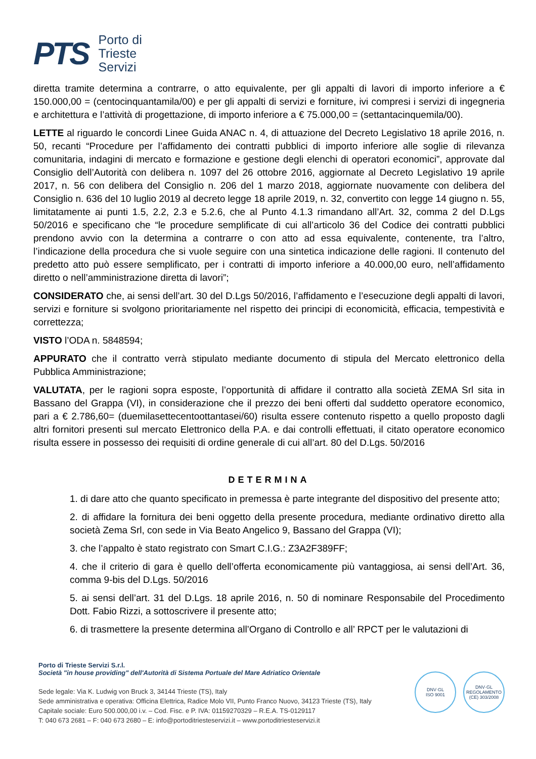PTS
Porto di
Trieste
Servizi
diretta tramite determina a contrarre, o atto equivalente, per gli appalti di lavori di importo inferiore a € 150.000,00 = (centocinquantamila/00) e per gli appalti di servizi e forniture, ivi compresi i servizi di ingegneria e architettura e l’attività di progettazione, di importo inferiore a € 75.000,00 = (settantacinquemila/00).
LETTE al riguardo le concordi Linee Guida ANAC n. 4, di attuazione del Decreto Legislativo 18 aprile 2016, n. 50, recanti “Procedure per l’affidamento dei contratti pubblici di importo inferiore alle soglie di rilevanza comunitaria, indagini di mercato e formazione e gestione degli elenchi di operatori economici”, approvate dal Consiglio dell’Autorità con delibera n. 1097 del 26 ottobre 2016, aggiornate al Decreto Legislativo 19 aprile 2017, n. 56 con delibera del Consiglio n. 206 del 1 marzo 2018, aggiornate nuovamente con delibera del Consiglio n. 636 del 10 luglio 2019 al decreto legge 18 aprile 2019, n. 32, convertito con legge 14 giugno n. 55, limitatamente ai punti 1.5, 2.2, 2.3 e 5.2.6, che al Punto 4.1.3 rimandano all’Art. 32, comma 2 del D.Lgs 50/2016 e specificano che “le procedure semplificate di cui all’articolo 36 del Codice dei contratti pubblici prendono avvio con la determina a contrarre o con atto ad essa equivalente, contenente, tra l’altro, l’indicazione della procedura che si vuole seguire con una sintetica indicazione delle ragioni. Il contenuto del predetto atto può essere semplificato, per i contratti di importo inferiore a 40.000,00 euro, nell’affidamento diretto o nell’amministrazione diretta di lavori”;
CONSIDERATO che, ai sensi dell’art. 30 del D.Lgs 50/2016, l’affidamento e l’esecuzione degli appalti di lavori, servizi e forniture si svolgono prioritariamente nel rispetto dei principi di economicità, efficacia, tempestività e correttezza;
VISTO l’ODA n. 5848594;
APPURATO che il contratto verrà stipulato mediante documento di stipula del Mercato elettronico della Pubblica Amministrazione;
VALUTATA, per le ragioni sopra esposte, l’opportunità di affidare il contratto alla società ZEMA Srl sita in Bassano del Grappa (VI), in considerazione che il prezzo dei beni offerti dal suddetto operatore economico, pari a € 2.786,60= (duemilasettecentoottantasei/60) risulta essere contenuto rispetto a quello proposto dagli altri fornitori presenti sul mercato Elettronico della P.A. e dai controlli effettuati, il citato operatore economico risulta essere in possesso dei requisiti di ordine generale di cui all’art. 80 del D.Lgs. 50/2016
DETERMINA
1. di dare atto che quanto specificato in premessa è parte integrante del dispositivo del presente atto;
2. di affidare la fornitura dei beni oggetto della presente procedura, mediante ordinativo diretto alla società Zema Srl, con sede in Via Beato Angelico 9, Bassano del Grappa (VI);
3. che l’appalto è stato registrato con Smart C.I.G.: Z3A2F389FF;
4. che il criterio di gara è quello dell’offerta economicamente più vantaggiosa, ai sensi dell’Art. 36, comma 9-bis del D.Lgs. 50/2016
5. ai sensi dell’art. 31 del D.Lgs. 18 aprile 2016, n. 50 di nominare Responsabile del Procedimento Dott. Fabio Rizzi, a sottoscrivere il presente atto;
6. di trasmettere la presente determina all’Organo di Controllo e all’ RPCT per le valutazioni di
Porto di Trieste Servizi S.r.l.
Società "in house providing" dell'Autorità di Sistema Portuale del Mare Adriatico Orientale
Sede legale: Via K. Ludwig von Bruck 3, 34144 Trieste (TS), Italy
Sede amministrativa e operativa: Officina Elettrica, Radice Molo VII, Punto Franco Nuovo, 34123 Trieste (TS), Italy
Capitale sociale: Euro 500.000,00 i.v. – Cod. Fisc. e P. IVA: 01159270329 – R.E.A. TS-0129117
T: 040 673 2681 – F: 040 673 2680 – E: info@portoditriesteservizi.it – www.portoditriesteservizi.it
DNV·GL
ISO 9001
DNV·GL
REGOLAMENTO (CE) 303/2008